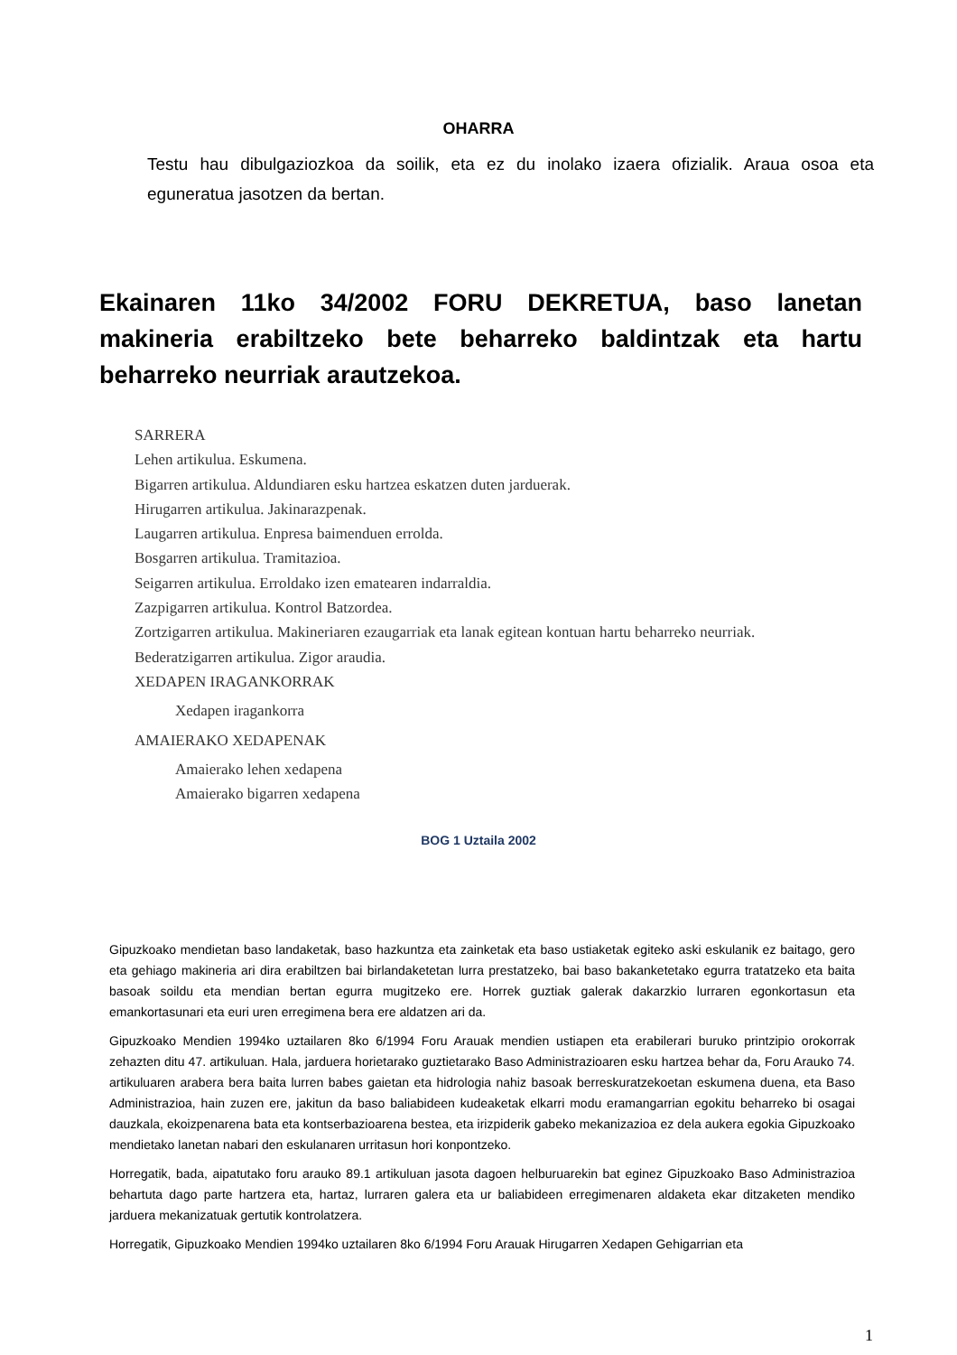OHARRA
Testu hau dibulgaziozkoa da soilik, eta ez du inolako izaera ofizialik. Araua osoa eta eguneratua jasotzen da bertan.
Ekainaren 11ko 34/2002 FORU DEKRETUA, baso lanetan makineria erabiltzeko bete beharreko baldintzak eta hartu beharreko neurriak arautzekoa.
SARRERA
Lehen artikulua. Eskumena.
Bigarren artikulua. Aldundiaren esku hartzea eskatzen duten jarduerak.
Hirugarren artikulua. Jakinarazpenak.
Laugarren artikulua. Enpresa baimenduen errolda.
Bosgarren artikulua. Tramitazioa.
Seigarren artikulua. Erroldako izen ematearen indarraldia.
Zazpigarren artikulua. Kontrol Batzordea.
Zortzigarren artikulua. Makineriaren ezaugarriak eta lanak egitean kontuan hartu beharreko neurriak.
Bederatzigarren artikulua. Zigor araudia.
XEDAPEN IRAGANKORRAK
Xedapen iragankorra
AMAIERAKO XEDAPENAK
Amaierako lehen xedapena
Amaierako bigarren xedapena
BOG 1 Uztaila 2002
Gipuzkoako mendietan baso landaketak, baso hazkuntza eta zainketak eta baso ustiaketak egiteko aski eskulanik ez baitago, gero eta gehiago makineria ari dira erabiltzen bai birlandaketetan lurra prestatzeko, bai baso bakanketetako egurra tratatzeko eta baita basoak soildu eta mendian bertan egurra mugitzeko ere. Horrek guztiak galerak dakarzkio lurraren egonkortasun eta emankortasunari eta euri uren erregimena bera ere aldatzen ari da.
Gipuzkoako Mendien 1994ko uztailaren 8ko 6/1994 Foru Arauak mendien ustiapen eta erabilerari buruko printzipio orokorrak zehazten ditu 47. artikuluan. Hala, jarduera horietarako guztietarako Baso Administrazioaren esku hartzea behar da, Foru Arauko 74. artikuluaren arabera bera baita lurren babes gaietan eta hidrologia nahiz basoak berreskuratzekoetan eskumena duena, eta Baso Administrazioa, hain zuzen ere, jakitun da baso baliabideen kudeaketak elkarri modu eramangarrian egokitu beharreko bi osagai dauzkala, ekoizpenarena bata eta kontserbazioarena bestea, eta irizpiderik gabeko mekanizazioa ez dela aukera egokia Gipuzkoako mendietako lanetan nabari den eskulanaren urritasun hori konpontzeko.
Horregatik, bada, aipatutako foru arauko 89.1 artikuluan jasota dagoen helburuarekin bat eginez Gipuzkoako Baso Administrazioa behartuta dago parte hartzera eta, hartaz, lurraren galera eta ur baliabideen erregimenaren aldaketa ekar ditzaketen mendiko jarduera mekanizatuak gertutik kontrolatzera.
Horregatik, Gipuzkoako Mendien 1994ko uztailaren 8ko 6/1994 Foru Arauak Hirugarren Xedapen Gehigarrian eta
1